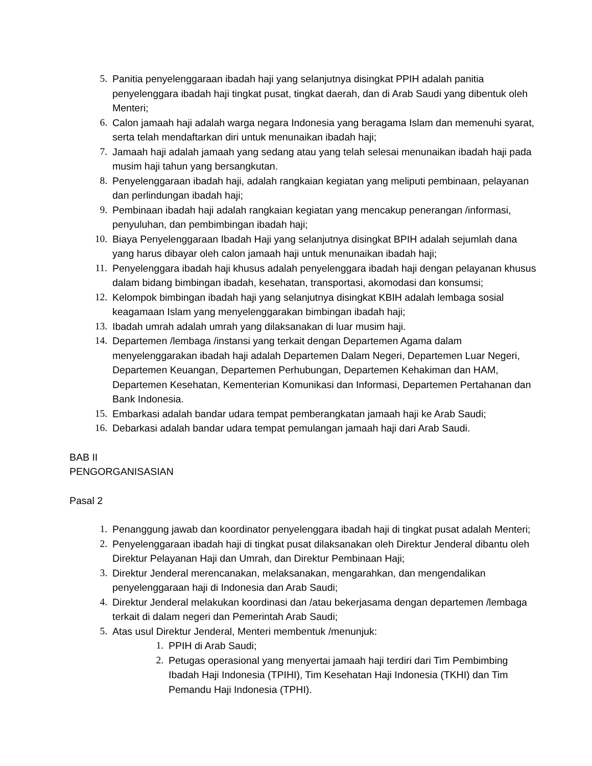5. Panitia penyelenggaraan ibadah haji yang selanjutnya disingkat PPIH adalah panitia penyelenggara ibadah haji tingkat pusat, tingkat daerah, dan di Arab Saudi yang dibentuk oleh Menteri;
6. Calon jamaah haji adalah warga negara Indonesia yang beragama Islam dan memenuhi syarat, serta telah mendaftarkan diri untuk menunaikan ibadah haji;
7. Jamaah haji adalah jamaah yang sedang atau yang telah selesai menunaikan ibadah haji pada musim haji tahun yang bersangkutan.
8. Penyelenggaraan ibadah haji, adalah rangkaian kegiatan yang meliputi pembinaan, pelayanan dan perlindungan ibadah haji;
9. Pembinaan ibadah haji adalah rangkaian kegiatan yang mencakup penerangan /informasi, penyuluhan, dan pembimbingan ibadah haji;
10. Biaya Penyelenggaraan Ibadah Haji yang selanjutnya disingkat BPIH adalah sejumlah dana yang harus dibayar oleh calon jamaah haji untuk menunaikan ibadah haji;
11. Penyelenggara ibadah haji khusus adalah penyelenggara ibadah haji dengan pelayanan khusus dalam bidang bimbingan ibadah, kesehatan, transportasi, akomodasi dan konsumsi;
12. Kelompok bimbingan ibadah haji yang selanjutnya disingkat KBIH adalah lembaga sosial keagamaan Islam yang menyelenggarakan bimbingan ibadah haji;
13. Ibadah umrah adalah umrah yang dilaksanakan di luar musim haji.
14. Departemen /lembaga /instansi yang terkait dengan Departemen Agama dalam menyelenggarakan ibadah haji adalah Departemen Dalam Negeri, Departemen Luar Negeri, Departemen Keuangan, Departemen Perhubungan, Departemen Kehakiman dan HAM, Departemen Kesehatan, Kementerian Komunikasi dan Informasi, Departemen Pertahanan dan Bank Indonesia.
15. Embarkasi adalah bandar udara tempat pemberangkatan jamaah haji ke Arab Saudi;
16. Debarkasi adalah bandar udara tempat pemulangan jamaah haji dari Arab Saudi.
BAB II
PENGORGANISASIAN
Pasal 2
1. Penanggung jawab dan koordinator penyelenggara ibadah haji di tingkat pusat adalah Menteri;
2. Penyelenggaraan ibadah haji di tingkat pusat dilaksanakan oleh Direktur Jenderal dibantu oleh Direktur Pelayanan Haji dan Umrah, dan Direktur Pembinaan Haji;
3. Direktur Jenderal merencanakan, melaksanakan, mengarahkan, dan mengendalikan penyelenggaraan haji di Indonesia dan Arab Saudi;
4. Direktur Jenderal melakukan koordinasi dan /atau bekerjasama dengan departemen /lembaga terkait di dalam negeri dan Pemerintah Arab Saudi;
5. Atas usul Direktur Jenderal, Menteri membentuk /menunjuk:
1. PPIH di Arab Saudi;
2. Petugas operasional yang menyertai jamaah haji terdiri dari Tim Pembimbing Ibadah Haji Indonesia (TPIHI), Tim Kesehatan Haji Indonesia (TKHI) dan Tim Pemandu Haji Indonesia (TPHI).